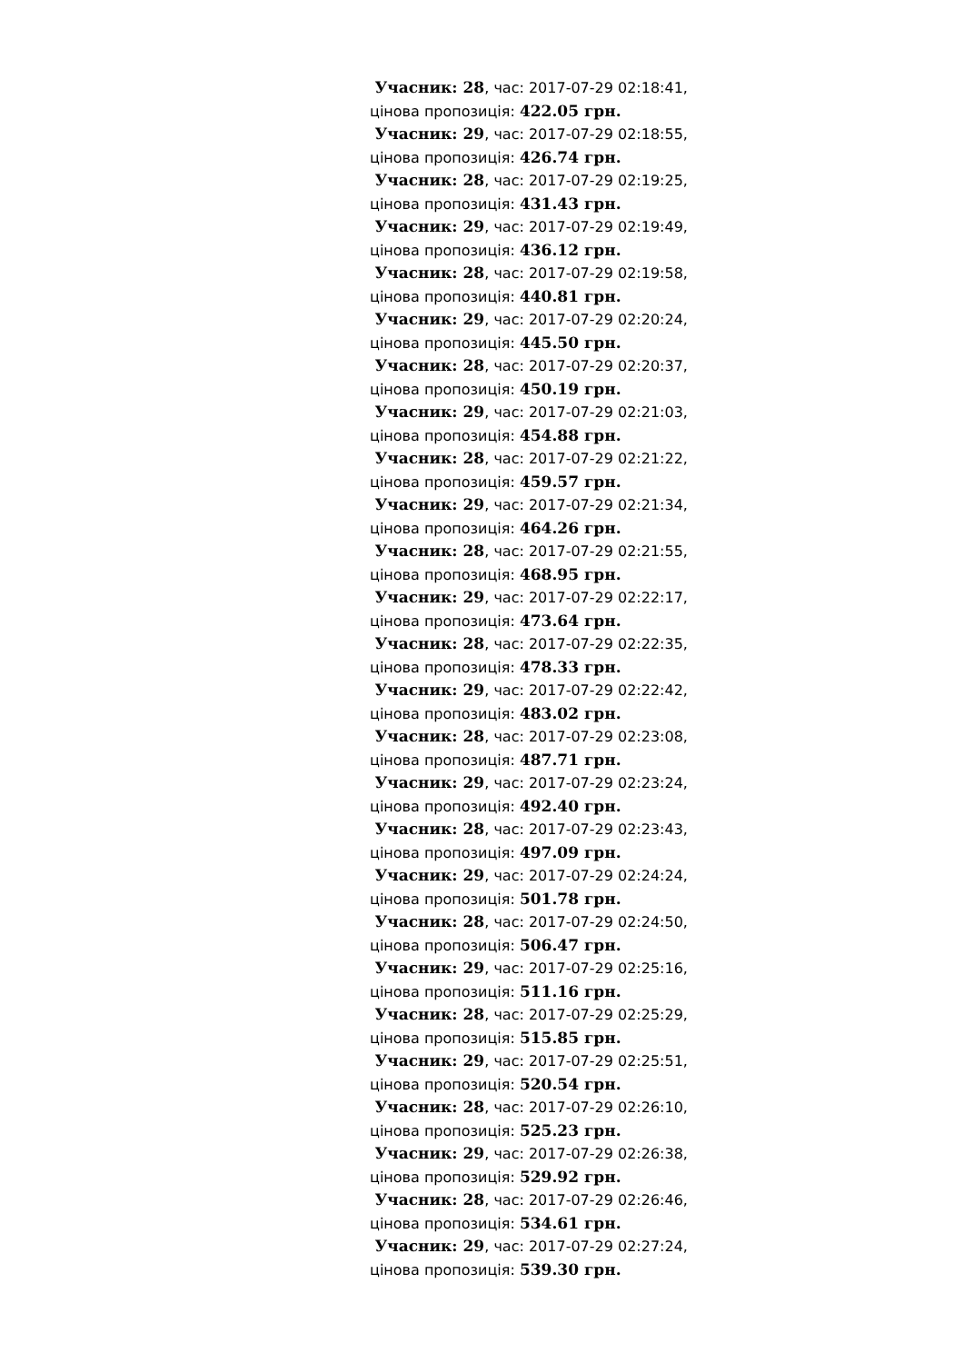Учасник: 28, час: 2017-07-29 02:18:41,
цінова пропозиція: 422.05 грн.
Учасник: 29, час: 2017-07-29 02:18:55,
цінова пропозиція: 426.74 грн.
Учасник: 28, час: 2017-07-29 02:19:25,
цінова пропозиція: 431.43 грн.
Учасник: 29, час: 2017-07-29 02:19:49,
цінова пропозиція: 436.12 грн.
Учасник: 28, час: 2017-07-29 02:19:58,
цінова пропозиція: 440.81 грн.
Учасник: 29, час: 2017-07-29 02:20:24,
цінова пропозиція: 445.50 грн.
Учасник: 28, час: 2017-07-29 02:20:37,
цінова пропозиція: 450.19 грн.
Учасник: 29, час: 2017-07-29 02:21:03,
цінова пропозиція: 454.88 грн.
Учасник: 28, час: 2017-07-29 02:21:22,
цінова пропозиція: 459.57 грн.
Учасник: 29, час: 2017-07-29 02:21:34,
цінова пропозиція: 464.26 грн.
Учасник: 28, час: 2017-07-29 02:21:55,
цінова пропозиція: 468.95 грн.
Учасник: 29, час: 2017-07-29 02:22:17,
цінова пропозиція: 473.64 грн.
Учасник: 28, час: 2017-07-29 02:22:35,
цінова пропозиція: 478.33 грн.
Учасник: 29, час: 2017-07-29 02:22:42,
цінова пропозиція: 483.02 грн.
Учасник: 28, час: 2017-07-29 02:23:08,
цінова пропозиція: 487.71 грн.
Учасник: 29, час: 2017-07-29 02:23:24,
цінова пропозиція: 492.40 грн.
Учасник: 28, час: 2017-07-29 02:23:43,
цінова пропозиція: 497.09 грн.
Учасник: 29, час: 2017-07-29 02:24:24,
цінова пропозиція: 501.78 грн.
Учасник: 28, час: 2017-07-29 02:24:50,
цінова пропозиція: 506.47 грн.
Учасник: 29, час: 2017-07-29 02:25:16,
цінова пропозиція: 511.16 грн.
Учасник: 28, час: 2017-07-29 02:25:29,
цінова пропозиція: 515.85 грн.
Учасник: 29, час: 2017-07-29 02:25:51,
цінова пропозиція: 520.54 грн.
Учасник: 28, час: 2017-07-29 02:26:10,
цінова пропозиція: 525.23 грн.
Учасник: 29, час: 2017-07-29 02:26:38,
цінова пропозиція: 529.92 грн.
Учасник: 28, час: 2017-07-29 02:26:46,
цінова пропозиція: 534.61 грн.
Учасник: 29, час: 2017-07-29 02:27:24,
цінова пропозиція: 539.30 грн.